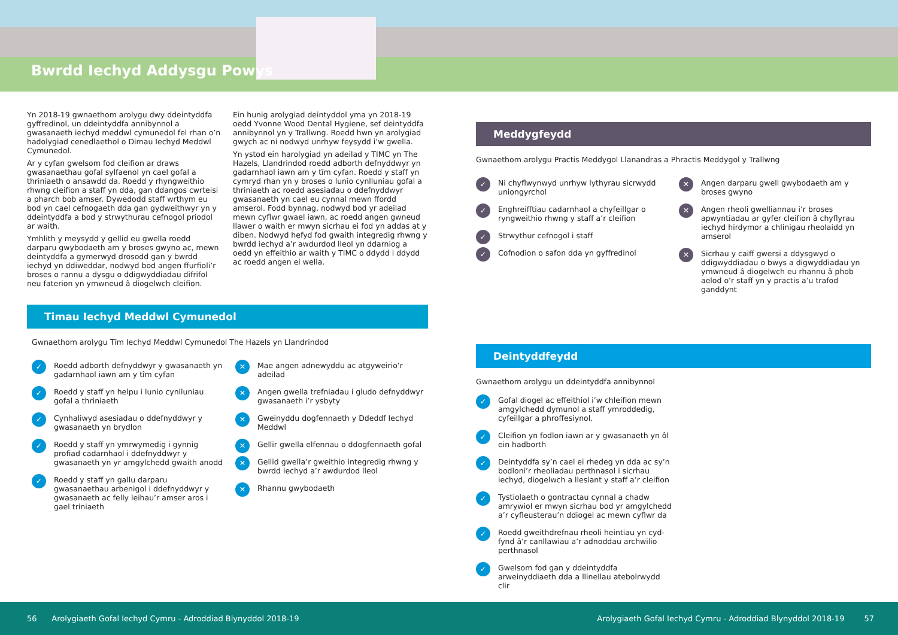Bwrdd Iechyd Addysgu Powys
Yn 2018-19 gwnaethom arolygu dwy ddeintyddfa gyffredinol, un ddeintyddfa annibynnol a gwasanaeth iechyd meddwl cymunedol fel rhan o’n hadolygiad cenedlaethol o Dimau Iechyd Meddwl Cymunedol.
Ar y cyfan gwelsom fod cleifion ar draws gwasanaethau gofal sylfaenol yn cael gofal a thriniaeth o ansawdd da. Roedd y rhyngweithio rhwng cleifion a staff yn dda, gan ddangos cwrteisi a pharch bob amser. Dywedodd staff wrthym eu bod yn cael cefnogaeth dda gan gydweithwyr yn y ddeintyddfa a bod y strwythurau cefnogol priodol ar waith.
Ymhlith y meysydd y gellid eu gwella roedd darparu gwybodaeth am y broses gwyno ac, mewn deintyddfa a gymerwyd drosodd gan y bwrdd iechyd yn ddiweddar, nodwyd bod angen ffurfioli’r broses o rannu a dysgu o ddigwyddiadau difrifol neu faterion yn ymwneud â diogelwch cleifion.
Ein hunig arolygiad deintyddol yma yn 2018-19 oedd Yvonne Wood Dental Hygiene, sef deintyddfa annibynnol yn y Trallwng. Roedd hwn yn arolygiad gwych ac ni nodwyd unrhyw feysydd i’w gwella.
Yn ystod ein harolygiad yn adeilad y TIMC yn The Hazels, Llandrindod roedd adborth defnyddwyr yn gadarnhaol iawn am y tîm cyfan. Roedd y staff yn cymryd rhan yn y broses o lunio cynlluniau gofal a thriniaeth ac roedd asesiadau o ddefnyddwyr gwasanaeth yn cael eu cynnal mewn ffordd amserol. Fodd bynnag, nodwyd bod yr adeilad mewn cyflwr gwael iawn, ac roedd angen gwneud llawer o waith er mwyn sicrhau ei fod yn addas at y diben. Nodwyd hefyd fod gwaith integredig rhwng y bwrdd iechyd a’r awdurdod lleol yn ddarniog a oedd yn effeithio ar waith y TIMC o ddydd i ddydd ac roedd angen ei wella.
Timau Iechyd Meddwl Cymunedol
Gwnaethom arolygu Tîm Iechyd Meddwl Cymunedol The Hazels yn Llandrindod
✓ Roedd adborth defnyddwyr y gwasanaeth yn gadarnhaol iawn am y tîm cyfan
✓ Roedd y staff yn helpu i lunio cynlluniau gofal a thriniaeth
✓ Cynhaliwyd asesiadau o ddefnyddwyr y gwasanaeth yn brydlon
✓ Roedd y staff yn ymrwymedig i gynnig profiad cadarnhaol i ddefnyddwyr y gwasanaeth yn yr amgylchedd gwaith anodd
✓ Roedd y staff yn gallu darparu gwasanaethau arbenigol i ddefnyddwyr y gwasanaeth ac felly leihau’r amser aros i gael triniaeth
✕ Mae angen adnewyddu ac atgyweirio’r adeilad
✕ Angen gwella trefniadau i gludo defnyddwyr gwasanaeth i’r ysbyty
✕ Gweinyddu dogfennaeth y Ddeddf Iechyd Meddwl
✕ Gellir gwella elfennau o ddogfennaeth gofal
✕ Gellid gwella’r gweithio integredig rhwng y bwrdd iechyd a’r awdurdod lleol
✕ Rhannu gwybodaeth
Meddygfeydd
Gwnaethom arolygu Practis Meddygol Llanandras a Phractis Meddygol y Trallwng
✓ Ni chyflwynwyd unrhyw lythyrau sicrwydd uniongyrchol
✓ Enghreifftiau cadarnhaol a chyfeillgar o ryngweithio rhwng y staff a’r cleifion
✓ Strwythur cefnogol i staff
✓ Cofnodion o safon dda yn gyffredinol
✕ Angen darparu gwell gwybodaeth am y broses gwyno
✕ Angen rheoli gwelliannau i’r broses apwyntiadau ar gyfer cleifion â chyflyrau iechyd hirdymor a chlinigau rheolaidd yn amserol
✕ Sicrhau y caiff gwersi a ddysgwyd o ddigwyddiadau o bwys a digwyddiadau yn ymwneud â diogelwch eu rhannu â phob aelod o’r staff yn y practis a’u trafod ganddynt
Deintyddfeydd
Gwnaethom arolygu un ddeintyddfa annibynnol
✓ Gofal diogel ac effeithiol i’w chleifion mewn amgylchedd dymunol a staff ymroddedig, cyfeillgar a phroffesiynol.
✓ Cleifion yn fodlon iawn ar y gwasanaeth yn ôl ein hadborth
✓ Deintyddfa sy’n cael ei rhedeg yn dda ac sy’n bodloni’r rheoliadau perthnasol i sicrhau iechyd, diogelwch a llesiant y staff a’r cleifion
✓ Tystiolaeth o gontractau cynnal a chadw amrywiol er mwyn sicrhau bod yr amgylchedd a’r cyfleusterau’n ddiogel ac mewn cyflwr da
✓ Roedd gweithdrefnau rheoli heintiau yn cyd-fynd â’r canllawiau a’r adnoddau archwilio perthnasol
✓ Gwelsom fod gan y ddeintyddfa arweinyddiaeth dda a llinellau atebolrwydd clir
56 Arolygiaeth Gofal Iechyd Cymru - Adroddiad Blynyddol 2018-19 Arolygiaeth Gofal Iechyd Cymru - Adroddiad Blynyddol 2018-19 57